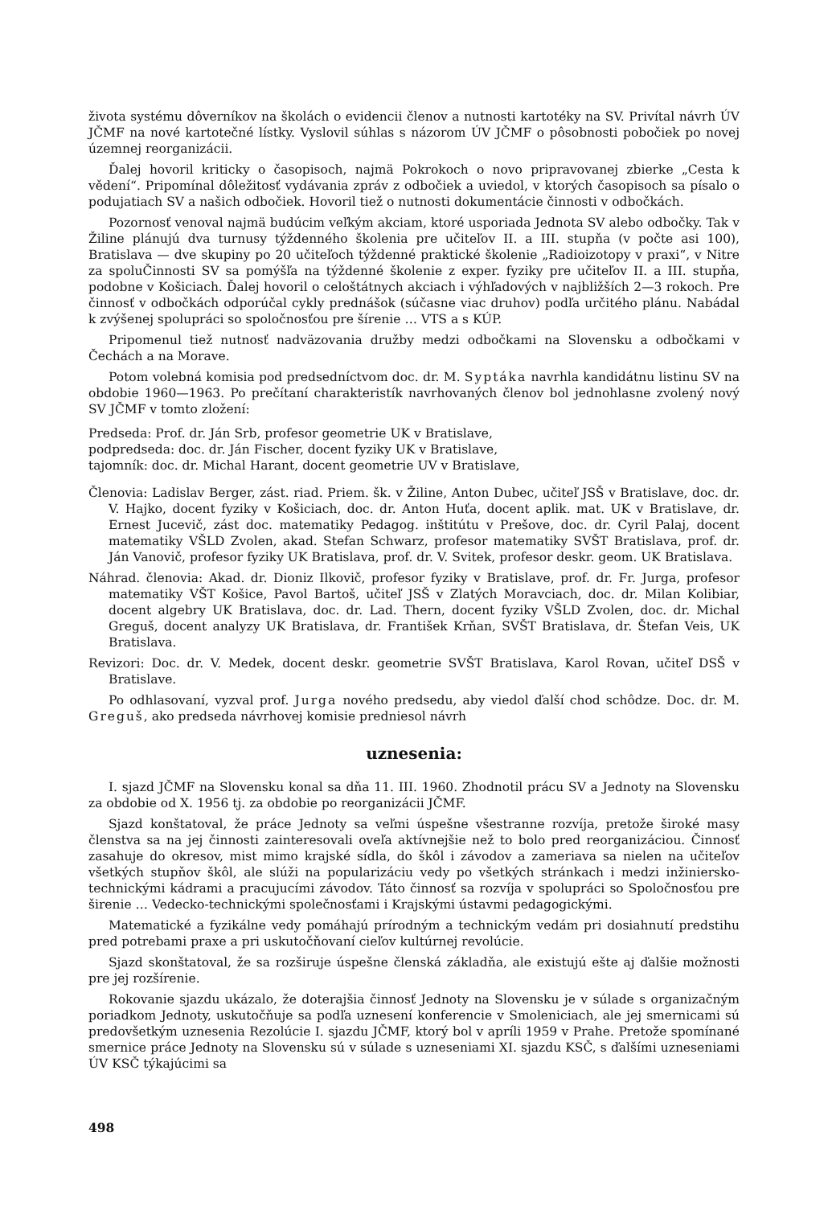života systému dôverníkov na školách o evidencii členov a nutnosti kartotéky na SV. Privítal návrh ÚV JČMF na nové kartotečné lístky. Vyslovil súhlas s názorom ÚV JČMF o pôsobnosti pobočiek po novej územnej reorganizácii.
Ďalej hovoril kriticky o časopisoch, najmä Pokrokoch o novo pripravovanej zbierke „Cesta k vědení“. Pripomínal dôležitosť vydávania zpráv z odbočiek a uviedol, v ktorých časopisoch sa písalo o podujatiach SV a našich odbočiek. Hovoril tiež o nutnosti dokumentácie činnosti v odbočkách.
Pozornosť venoval najmä budúcim veľkým akciam, ktoré usporiada Jednota SV alebo odbočky. Tak v Žiline plánujú dva turnusy týždenného školenia pre učiteľov II. a III. stupňa (v počte asi 100), Bratislava — dve skupiny po 20 učiteľoch týždenné praktické školenie „Radioizotopy v praxi“, v Nitre za spoluČinnosti SV sa pomýšľa na týždenné školenie z exper. fyziky pre učiteľov II. a III. stupňa, podobne v Košiciach. Ďalej hovoril o celoštátnych akciach i výhľadových v najbližších 2—3 rokoch. Pre činnosť v odbočkách odporúčal cykly prednášok (súčasne viac druhov) podľa určitého plánu. Nabádal k zvýšenej spolupráci so spoločnosťou pre šírenie … VTS a s KÚP.
Pripomenul tiež nutnosť nadväzovania družby medzi odbočkami na Slovensku a odbočkami v Čechách a na Morave.
Potom volebná komisia pod predsedníctvom doc. dr. M. Syptáka navrhla kandidátnu listinu SV na obdobie 1960—1963. Po prečítaní charakteristík navrhovaných členov bol jednohlasne zvolený nový SV JČMF v tomto zložení:
Predseda: Prof. dr. Ján Srb, profesor geometrie UK v Bratislave,
podpredseda: doc. dr. Ján Fischer, docent fyziky UK v Bratislave,
tajomník: doc. dr. Michal Harant, docent geometrie UV v Bratislave,
Členovia: Ladislav Berger, zást. riad. Priem. šk. v Žiline, Anton Dubec, učiteľ JSŠ v Bratislave, doc. dr. V. Hajko, docent fyziky v Košiciach, doc. dr. Anton Huťa, docent aplik. mat. UK v Bratislave, dr. Ernest Jucevič, zást doc. matematiky Pedagog. inštitútu v Prešove, doc. dr. Cyril Palaj, docent matematiky VŠLD Zvolen, akad. Stefan Schwarz, profesor matematiky SVŠT Bratislava, prof. dr. Ján Vanovič, profesor fyziky UK Bratislava, prof. dr. V. Svitek, profesor deskr. geom. UK Bratislava.
Náhrad. členovia: Akad. dr. Dioniz Ilkovič, profesor fyziky v Bratislave, prof. dr. Fr. Jurga, profesor matematiky VŠT Košice, Pavol Bartoš, učiteľ JSŠ v Zlatých Moravciach, doc. dr. Milan Kolibiar, docent algebry UK Bratislava, doc. dr. Lad. Thern, docent fyziky VŠLD Zvolen, doc. dr. Michal Greguš, docent analyzy UK Bratislava, dr. František Krňan, SVŠT Bratislava, dr. Štefan Veis, UK Bratislava.
Revizori: Doc. dr. V. Medek, docent deskr. geometrie SVŠT Bratislava, Karol Rovan, učiteľ DSŠ v Bratislave.
Po odhlasovaní, vyzval prof. Jurga nového predsedu, aby viedol ďalší chod schôdze. Doc. dr. M. Greguš, ako predseda návrhovej komisie predniesol návrh
uznesenia:
I. sjazd JČMF na Slovensku konal sa dňa 11. III. 1960. Zhodnotil prácu SV a Jednoty na Slovensku za obdobie od X. 1956 tj. za obdobie po reorganizácii JČMF.
Sjazd konštatoval, že práce Jednoty sa veľmi úspešne všestranne rozvíja, pretože široké masy členstva sa na jej činnosti zainteresovali oveľa aktívnejšie než to bolo pred reorganizáciou. Činnosť zasahuje do okresov, mist mimo krajské sídla, do škôl i závodov a zameriava sa nielen na učiteľov všetkých stupňov škôl, ale slúži na popularizáciu vedy po všetkých stránkach i medzi inžiniersko-technickými kádrami a pracujucími závodov. Táto činnosť sa rozvíja v spolupráci so Spoločnosťou pre širenie … Vedecko-technickými společnosťami i Krajskými ústavmi pedagogickými.
Matematické a fyzikálne vedy pomáhajú prírodným a technickým vedám pri dosiahnutí predstihu pred potrebami praxe a pri uskutočňovaní cieľov kultúrnej revolúcie.
Sjazd skonštatoval, že sa rozširuje úspešne členská základňa, ale existujú ešte aj ďalšie možnosti pre jej rozšírenie.
Rokovanie sjazdu ukázalo, že doterajšia činnosť Jednoty na Slovensku je v súlade s organizačným poriadkom Jednoty, uskutočňuje sa podľa uznesení konferencie v Smoleniciach, ale jej smernicami sú predovšetkým uznesenia Rezolúcie I. sjazdu JČMF, ktorý bol v apríli 1959 v Prahe. Pretože spomínané smernice práce Jednoty na Slovensku sú v súlade s uzneseniami XI. sjazdu KSČ, s ďalšími uzneseniami ÚV KSČ týkajúcimi sa
498